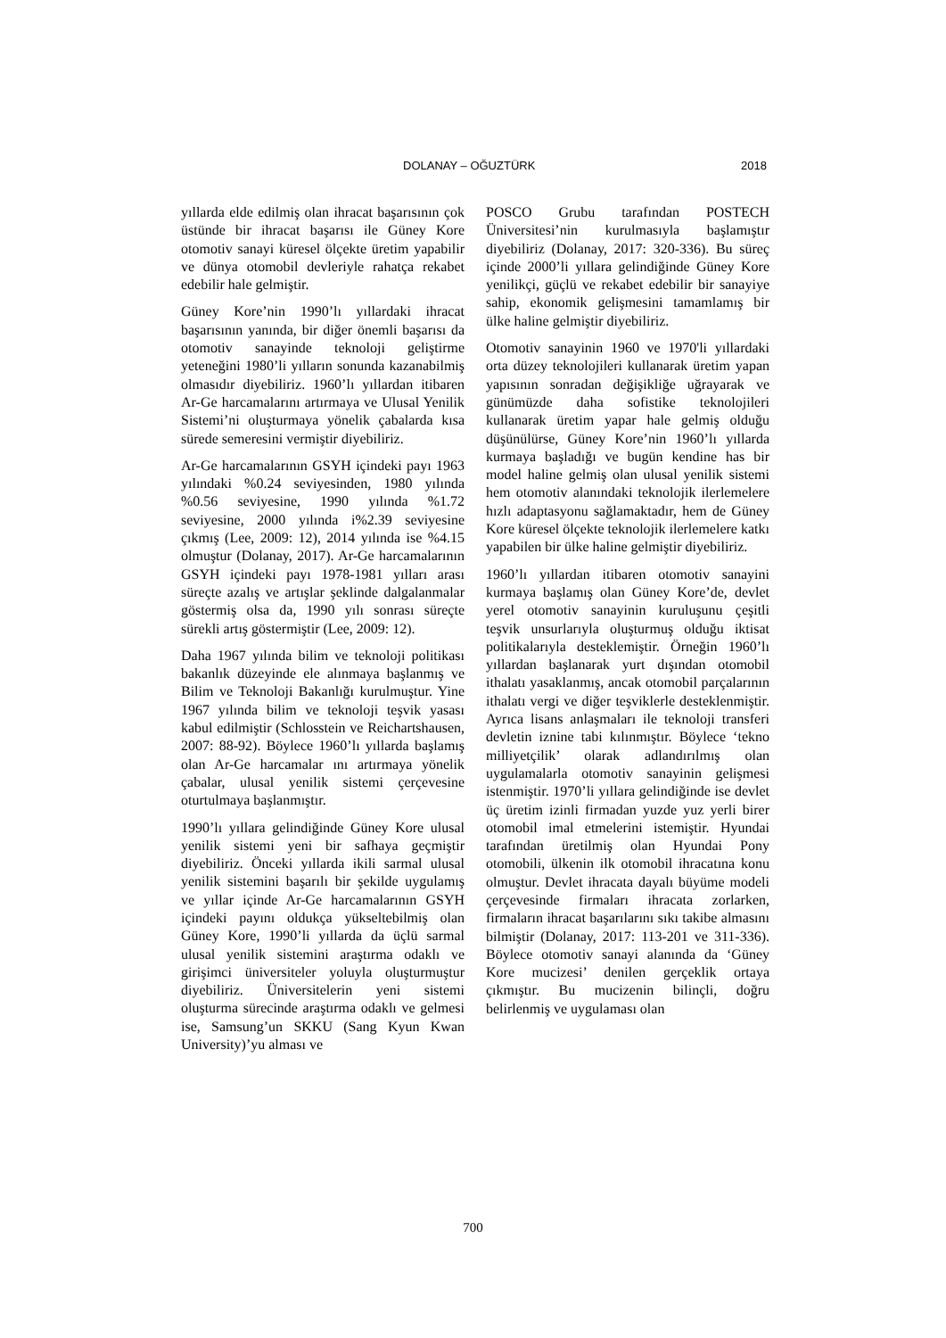DOLANAY – OĞUZTÜRK 2018
yıllarda elde edilmiş olan ihracat başarısının çok üstünde bir ihracat başarısı ile Güney Kore otomotiv sanayi küresel ölçekte üretim yapabilir ve dünya otomobil devleriyle rahatça rekabet edebilir hale gelmiştir.
Güney Kore’nin 1990’lı yıllardaki ihracat başarısının yanında, bir diğer önemli başarısı da otomotiv sanayinde teknoloji geliştirme yeteneğini 1980’li yılların sonunda kazanabilmiş olmasıdır diyebiliriz. 1960’lı yıllardan itibaren Ar-Ge harcamalarını artırmaya ve Ulusal Yenilik Sistemi’ni oluşturmaya yönelik çabalarda kısa sürede semeresini vermiştir diyebiliriz.
Ar-Ge harcamalarının GSYH içindeki payı 1963 yılındaki %0.24 seviyesinden, 1980 yılında %0.56 seviyesine, 1990 yılında %1.72 seviyesine, 2000 yılında i%2.39 seviyesine çıkmış (Lee, 2009: 12), 2014 yılında ise %4.15 olmuştur (Dolanay, 2017). Ar-Ge harcamalarının GSYH içindeki payı 1978-1981 yılları arası süreçte azalış ve artışlar şeklinde dalgalanmalar göstermiş olsa da, 1990 yılı sonrası süreçte sürekli artış göstermiştir (Lee, 2009: 12).
Daha 1967 yılında bilim ve teknoloji politikası bakanlık düzeyinde ele alınmaya başlanmış ve Bilim ve Teknoloji Bakanlığı kurulmuştur. Yine 1967 yılında bilim ve teknoloji teşvik yasası kabul edilmiştir (Schlosstein ve Reichartshausen, 2007: 88-92). Böylece 1960’lı yıllarda başlamış olan Ar-Ge harcamalar ını artırmaya yönelik çabalar, ulusal yenilik sistemi çerçevesine oturtulmaya başlanmıştır.
1990’lı yıllara gelindiğinde Güney Kore ulusal yenilik sistemi yeni bir safhaya geçmiştir diyebiliriz. Önceki yıllarda ikili sarmal ulusal yenilik sistemini başarılı bir şekilde uygulamış ve yıllar içinde Ar-Ge harcamalarının GSYH içindeki payını oldukça yükseltebilmiş olan Güney Kore, 1990’li yıllarda da üçlü sarmal ulusal yenilik sistemini araştırma odaklı ve girişimci üniversiteler yoluyla oluşturmuştur diyebiliriz. Üniversitelerin yeni sistemi oluşturma sürecinde araştırma odaklı ve gelmesi ise, Samsung’un SKKU (Sang Kyun Kwan University)’yu alması ve
POSCO Grubu tarafından POSTECH Üniversitesi’nin kurulmasıyla başlamıştır diyebiliriz (Dolanay, 2017: 320-336). Bu süreç içinde 2000’li yıllara gelindiğinde Güney Kore yenilikçi, güçlü ve rekabet edebilir bir sanayiye sahip, ekonomik gelişmesini tamamlamış bir ülke haline gelmiştir diyebiliriz.
Otomotiv sanayinin 1960 ve 1970'li yıllardaki orta düzey teknolojileri kullanarak üretim yapan yapısının sonradan değişikliğe uğrayarak ve günümüzde daha sofistike teknolojileri kullanarak üretim yapar hale gelmiş olduğu düşünülürse, Güney Kore’nin 1960’lı yıllarda kurmaya başladığı ve bugün kendine has bir model haline gelmiş olan ulusal yenilik sistemi hem otomotiv alanındaki teknolojik ilerlemelere hızlı adaptasyonu sağlamaktadır, hem de Güney Kore küresel ölçekte teknolojik ilerlemelere katkı yapabilen bir ülke haline gelmiştir diyebiliriz.
1960’lı yıllardan itibaren otomotiv sanayini kurmaya başlamış olan Güney Kore’de, devlet yerel otomotiv sanayinin kuruluşunu çeşitli teşvik unsurlarıyla oluşturmuş olduğu iktisat politikalarıyla desteklemiştir. Örneğin 1960’lı yıllardan başlanarak yurt dışından otomobil ithalatı yasaklanmış, ancak otomobil parçalarının ithalatı vergi ve diğer teşviklerle desteklenmiştir. Ayrıca lisans anlaşmaları ile teknoloji transferi devletin iznine tabi kılınmıştır. Böylece ‘tekno milliyetçilik’ olarak adlandırılmış olan uygulamalarla otomotiv sanayinin gelişmesi istenmiştir. 1970’li yıllara gelindiğinde ise devlet üç üretim izinli firmadan yuzde yuz yerli birer otomobil imal etmelerini istemiştir. Hyundai tarafından üretilmiş olan Hyundai Pony otomobili, ülkenin ilk otomobil ihracatına konu olmuştur. Devlet ihracata dayalı büyüme modeli çerçevesinde firmaları ihracata zorlarken, firmaların ihracat başarılarını sıkı takibe almasını bilmiştir (Dolanay, 2017: 113-201 ve 311-336). Böylece otomotiv sanayi alanında da ‘Güney Kore mucizesi’ denilen gerçeklik ortaya çıkmıştır. Bu mucizenin bilinçli, doğru belirlenmiş ve uygulaması olan
700